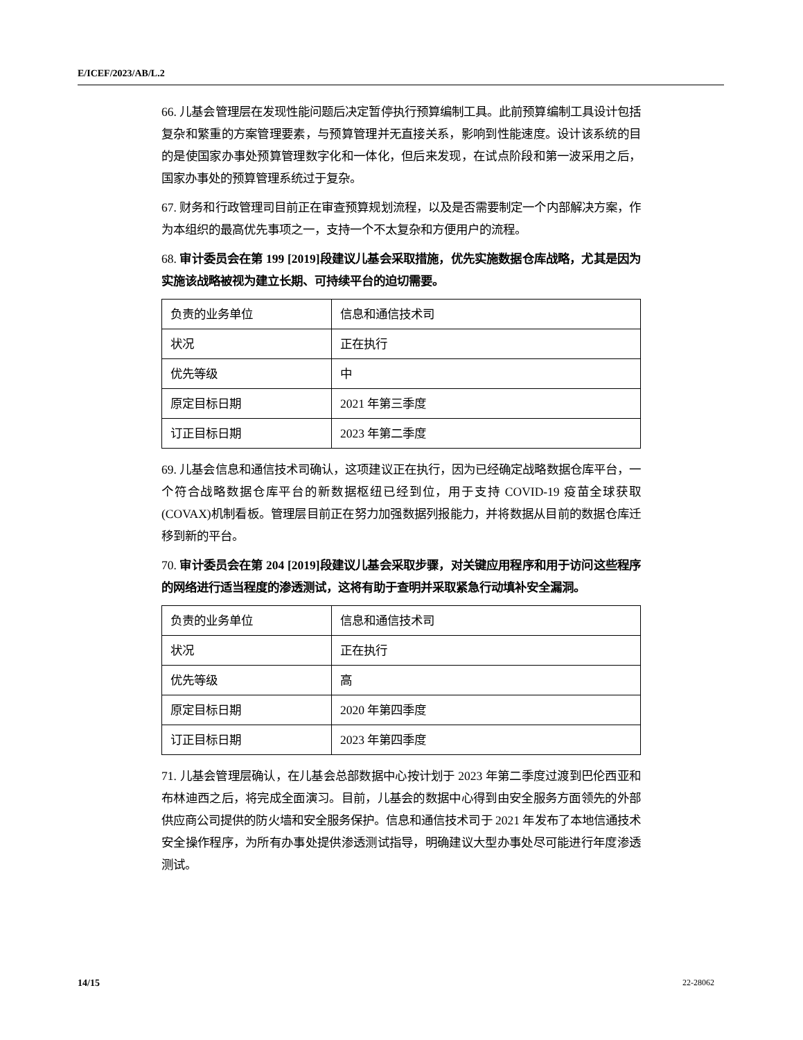E/ICEF/2023/AB/L.2
66. 儿基会管理层在发现性能问题后决定暂停执行预算编制工具。此前预算编制工具设计包括复杂和繁重的方案管理要素，与预算管理并无直接关系，影响到性能速度。设计该系统的目的是使国家办事处预算管理数字化和一体化，但后来发现，在试点阶段和第一波采用之后，国家办事处的预算管理系统过于复杂。
67. 财务和行政管理司目前正在审查预算规划流程，以及是否需要制定一个内部解决方案，作为本组织的最高优先事项之一，支持一个不太复杂和方便用户的流程。
68. 审计委员会在第 199 [2019]段建议儿基会采取措施，优先实施数据仓库战略，尤其是因为实施该战略被视为建立长期、可持续平台的迫切需要。
| 负责的业务单位 | 信息和通信技术司 |
| 状况 | 正在执行 |
| 优先等级 | 中 |
| 原定目标日期 | 2021 年第三季度 |
| 订正目标日期 | 2023 年第二季度 |
69. 儿基会信息和通信技术司确认，这项建议正在执行，因为已经确定战略数据仓库平台，一个符合战略数据仓库平台的新数据枢纽已经到位，用于支持 COVID-19 疫苗全球获取(COVAX)机制看板。管理层目前正在努力加强数据列报能力，并将数据从目前的数据仓库迁移到新的平台。
70. 审计委员会在第 204 [2019]段建议儿基会采取步骤，对关键应用程序和用于访问这些程序的网络进行适当程度的渗透测试，这将有助于查明并采取紧急行动填补安全漏洞。
| 负责的业务单位 | 信息和通信技术司 |
| 状况 | 正在执行 |
| 优先等级 | 高 |
| 原定目标日期 | 2020 年第四季度 |
| 订正目标日期 | 2023 年第四季度 |
71. 儿基会管理层确认，在儿基会总部数据中心按计划于 2023 年第二季度过渡到巴伦西亚和布林迪西之后，将完成全面演习。目前，儿基会的数据中心得到由安全服务方面领先的外部供应商公司提供的防火墙和安全服务保护。信息和通信技术司于 2021 年发布了本地信通技术安全操作程序，为所有办事处提供渗透测试指导，明确建议大型办事处尽可能进行年度渗透测试。
14/15 22-28062